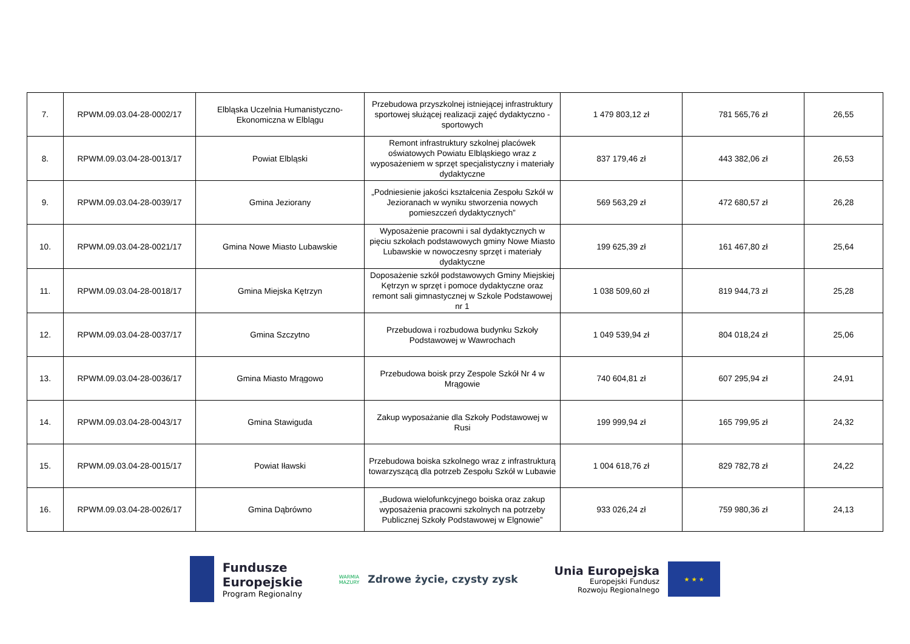| 7. | RPWM.09.03.04-28-0002/17 | Elbląska Uczelnia Humanistyczno-Ekonomiczna w Elblągu | Przebudowa przyszkolnej istniejącej infrastruktury sportowej służącej realizacji zajęć dydaktyczno - sportowych | 1 479 803,12 zł | 781 565,76 zł | 26,55 |
| 8. | RPWM.09.03.04-28-0013/17 | Powiat Elbląski | Remont infrastruktury szkolnej placówek oświatowych Powiatu Elbląskiego wraz z wyposażeniem w sprzęt specjalistyczny i materiały dydaktyczne | 837 179,46 zł | 443 382,06 zł | 26,53 |
| 9. | RPWM.09.03.04-28-0039/17 | Gmina Jeziorany | „Podniesienie jakości kształcenia Zespołu Szkół w Jezioranach w wyniku stworzenia nowych pomieszczeń dydaktycznych” | 569 563,29 zł | 472 680,57 zł | 26,28 |
| 10. | RPWM.09.03.04-28-0021/17 | Gmina Nowe Miasto Lubawskie | Wyposażenie pracowni i sal dydaktycznych w pięciu szkołach podstawowych gminy Nowe Miasto Lubawskie w nowoczesny sprzęt i materiały dydaktyczne | 199 625,39 zł | 161 467,80 zł | 25,64 |
| 11. | RPWM.09.03.04-28-0018/17 | Gmina Miejska Kętrzyn | Doposażenie szkół podstawowych Gminy Miejskiej Kętrzyn w sprzęt i pomoce dydaktyczne oraz remont sali gimnastycznej w Szkole Podstawowej nr 1 | 1 038 509,60 zł | 819 944,73 zł | 25,28 |
| 12. | RPWM.09.03.04-28-0037/17 | Gmina Szczytno | Przebudowa i rozbudowa budynku Szkoły Podstawowej w Wawrochach | 1 049 539,94 zł | 804 018,24 zł | 25,06 |
| 13. | RPWM.09.03.04-28-0036/17 | Gmina Miasto Mrągowo | Przebudowa boisk przy Zespole Szkół Nr 4 w Mrągowie | 740 604,81 zł | 607 295,94 zł | 24,91 |
| 14. | RPWM.09.03.04-28-0043/17 | Gmina Stawiguda | Zakup wyposażanie dla Szkoły Podstawowej w Rusi | 199 999,94 zł | 165 799,95 zł | 24,32 |
| 15. | RPWM.09.03.04-28-0015/17 | Powiat Iławski | Przebudowa boiska szkolnego wraz z infrastrukturą towarzyszącą dla potrzeb Zespołu Szkół w Lubawie | 1 004 618,76 zł | 829 782,78 zł | 24,22 |
| 16. | RPWM.09.03.04-28-0026/17 | Gmina Dąbrówno | „Budowa wielofunkcyjnego boiska oraz zakup wyposażenia pracowni szkolnych na potrzeby Publicznej Szkoły Podstawowej w Elgnowie” | 933 026,24 zł | 759 980,36 zł | 24,13 |
Fundusze
Europejskie
Program Regionalny
WARMIA
MAZURY
Zdrowe życie, czysty zysk
Unia Europejska
Europejski Fundusz
Rozwoju Regionalnego
★ ★ ★